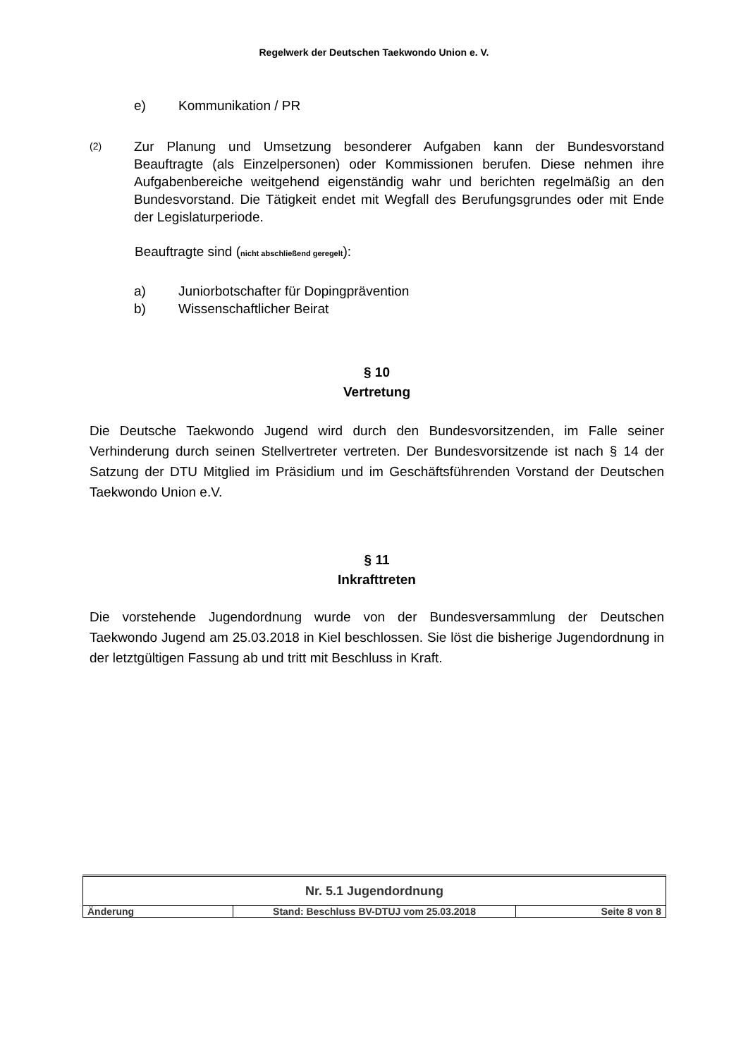Regelwerk der Deutschen Taekwondo Union e. V.
e) Kommunikation / PR
(2)
Zur Planung und Umsetzung besonderer Aufgaben kann der Bundesvorstand Beauftragte (als Einzelpersonen) oder Kommissionen berufen. Diese nehmen ihre Aufgabenbereiche weitgehend eigenständig wahr und berichten regelmäßig an den Bundesvorstand. Die Tätigkeit endet mit Wegfall des Berufungsgrundes oder mit Ende der Legislaturperiode.
Beauftragte sind (nicht abschließend geregelt):
a) Juniorbotschafter für Dopingprävention
b) Wissenschaftlicher Beirat
§ 10
Vertretung
Die Deutsche Taekwondo Jugend wird durch den Bundesvorsitzenden, im Falle seiner Verhinderung durch seinen Stellvertreter vertreten. Der Bundesvorsitzende ist nach § 14 der Satzung der DTU Mitglied im Präsidium und im Geschäftsführenden Vorstand der Deutschen Taekwondo Union e.V.
§ 11
Inkrafttreten
Die vorstehende Jugendordnung wurde von der Bundesversammlung der Deutschen Taekwondo Jugend am 25.03.2018 in Kiel beschlossen. Sie löst die bisherige Jugendordnung in der letztgültigen Fassung ab und tritt mit Beschluss in Kraft.
| Nr. 5.1 Jugendordnung | | |
| Änderung | Stand: Beschluss BV-DTUJ vom 25.03.2018 | Seite 8 von 8 |